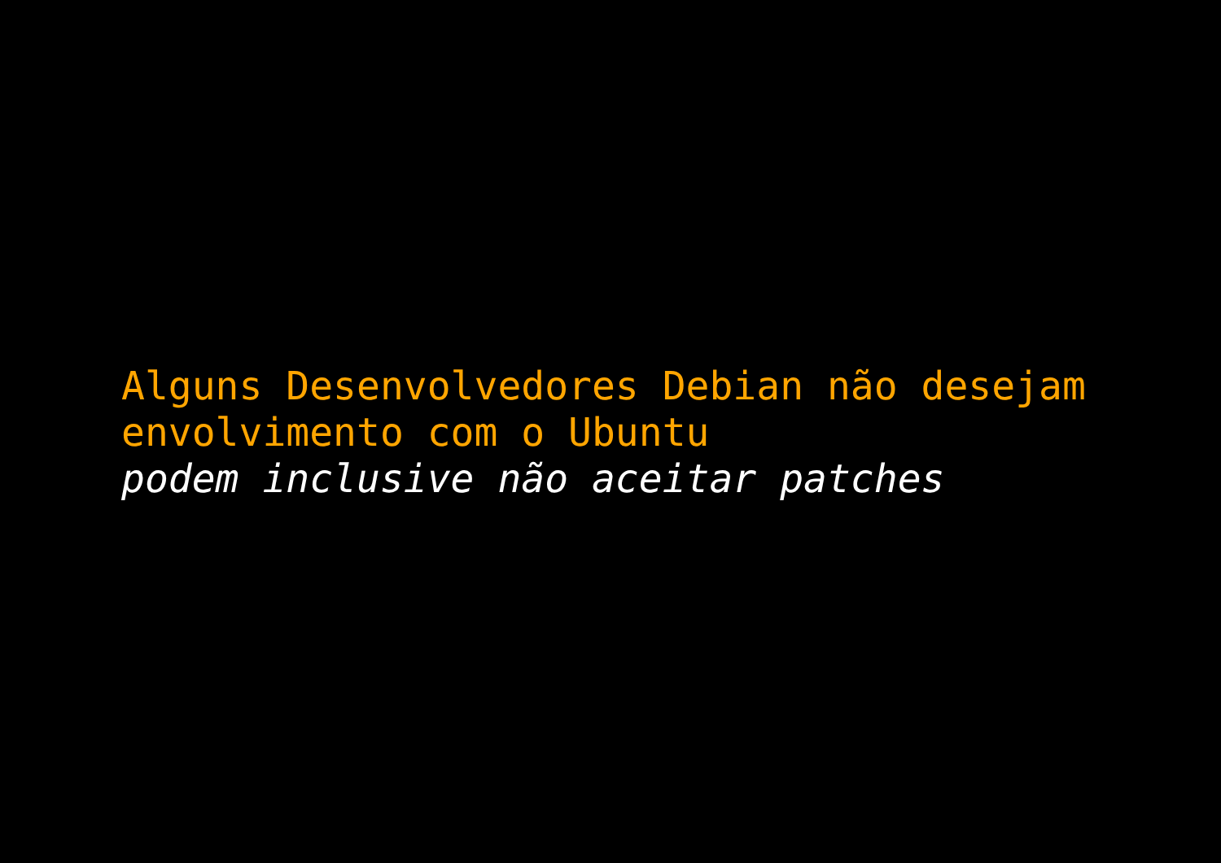Alguns Desenvolvedores Debian não desejam
envolvimento com o Ubuntu
podem inclusive não aceitar patches